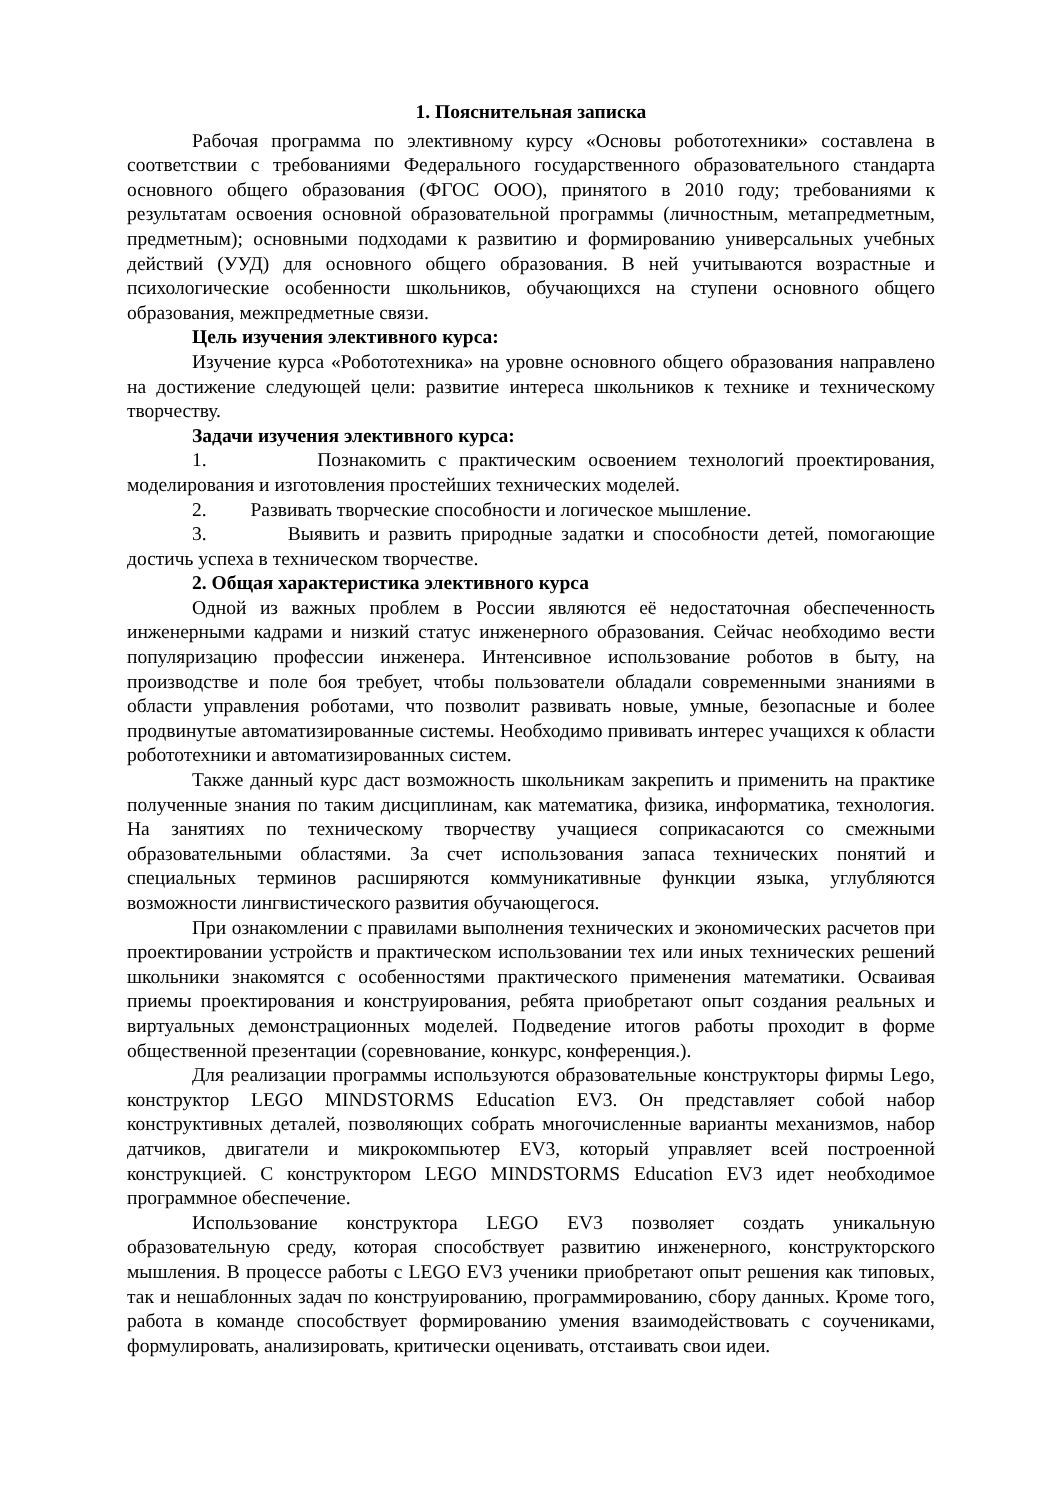1. Пояснительная записка
Рабочая программа по элективному курсу «Основы робототехники» составлена в соответствии с требованиями Федерального государственного образовательного стандарта основного общего образования (ФГОС ООО), принятого в 2010 году; требованиями к результатам освоения основной образовательной программы (личностным, метапредметным, предметным); основными подходами к развитию и формированию универсальных учебных действий (УУД) для основного общего образования. В ней учитываются возрастные и психологические особенности школьников, обучающихся на ступени основного общего образования, межпредметные связи.
Цель изучения элективного курса:
Изучение курса «Робототехника» на уровне основного общего образования направлено на достижение следующей цели: развитие интереса школьников к технике и техническому творчеству.
Задачи изучения элективного курса:
1. Познакомить с практическим освоением технологий проектирования, моделирования и изготовления простейших технических моделей.
2. Развивать творческие способности и логическое мышление.
3. Выявить и развить природные задатки и способности детей, помогающие достичь успеха в техническом творчестве.
2. Общая характеристика элективного курса
Одной из важных проблем в России являются её недостаточная обеспеченность инженерными кадрами и низкий статус инженерного образования. Сейчас необходимо вести популяризацию профессии инженера. Интенсивное использование роботов в быту, на производстве и поле боя требует, чтобы пользователи обладали современными знаниями в области управления роботами, что позволит развивать новые, умные, безопасные и более продвинутые автоматизированные системы. Необходимо прививать интерес учащихся к области робототехники и автоматизированных систем.
Также данный курс даст возможность школьникам закрепить и применить на практике полученные знания по таким дисциплинам, как математика, физика, информатика, технология. На занятиях по техническому творчеству учащиеся соприкасаются со смежными образовательными областями. За счет использования запаса технических понятий и специальных терминов расширяются коммуникативные функции языка, углубляются возможности лингвистического развития обучающегося.
При ознакомлении с правилами выполнения технических и экономических расчетов при проектировании устройств и практическом использовании тех или иных технических решений школьники знакомятся с особенностями практического применения математики. Осваивая приемы проектирования и конструирования, ребята приобретают опыт создания реальных и виртуальных демонстрационных моделей. Подведение итогов работы проходит в форме общественной презентации (соревнование, конкурс, конференция.).
Для реализации программы используются образовательные конструкторы фирмы Lego, конструктор LEGO MINDSTORMS Education EV3. Он представляет собой набор конструктивных деталей, позволяющих собрать многочисленные варианты механизмов, набор датчиков, двигатели и микрокомпьютер EV3, который управляет всей построенной конструкцией. С конструктором LEGO MINDSTORMS Education EV3 идет необходимое программное обеспечение.
Использование конструктора LEGO EV3 позволяет создать уникальную образовательную среду, которая способствует развитию инженерного, конструкторского мышления. В процессе работы с LEGO EV3 ученики приобретают опыт решения как типовых, так и нешаблонных задач по конструированию, программированию, сбору данных. Кроме того, работа в команде способствует формированию умения взаимодействовать с соучениками, формулировать, анализировать, критически оценивать, отстаивать свои идеи.